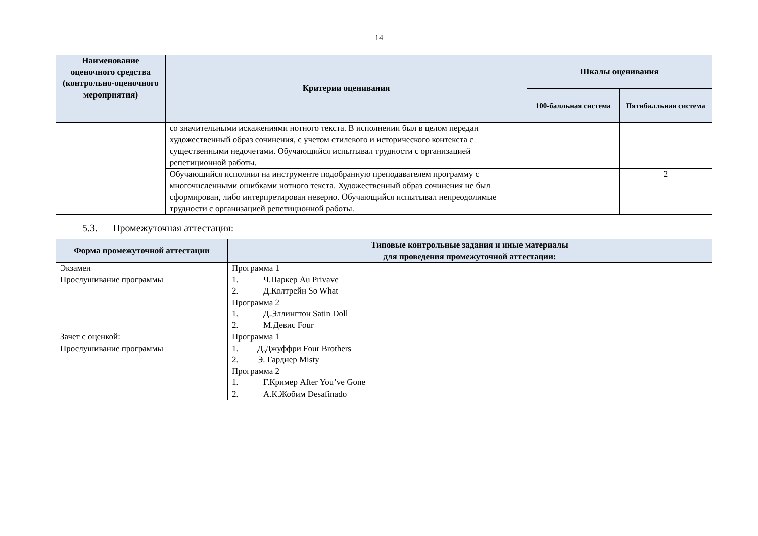14
| Наименование оценочного средства (контрольно-оценочного мероприятия) | Критерии оценивания | Шкалы оценивания | |
| --- | --- | --- | --- |
| | | 100-балльная система | Пятибалльная система |
| | со значительными искажениями нотного текста. В исполнении был в целом передан художественный образ сочинения, с учетом стилевого и исторического контекста с существенными недочетами. Обучающийся испытывал трудности с организацией репетиционной работы. | | |
| | Обучающийся исполнил на инструменте подобранную преподавателем программу с многочисленными ошибками нотного текста. Художественный образ сочинения не был сформирован, либо интерпретирован неверно. Обучающийся испытывал непреодолимые трудности с организацией репетиционной работы. | | 2 |
5.3. Промежуточная аттестация:
| Форма промежуточной аттестации | Типовые контрольные задания и иные материалы для проведения промежуточной аттестации: |
| --- | --- |
| Экзамен Прослушивание программы | Программа 1 1. Ч.Паркер Au Privave 2. Д.Колтрейн So What Программа 2 1. Д.Эллингтон Satin Doll 2. М.Девис Four |
| Зачет с оценкой: Прослушивание программы | Программа 1 1. Д.Джуффри Four Brothers 2. Э. Гарднер Misty Программа 2 1. Г.Кример After You’ve Gone 2. А.К.Жобим Desafinado |